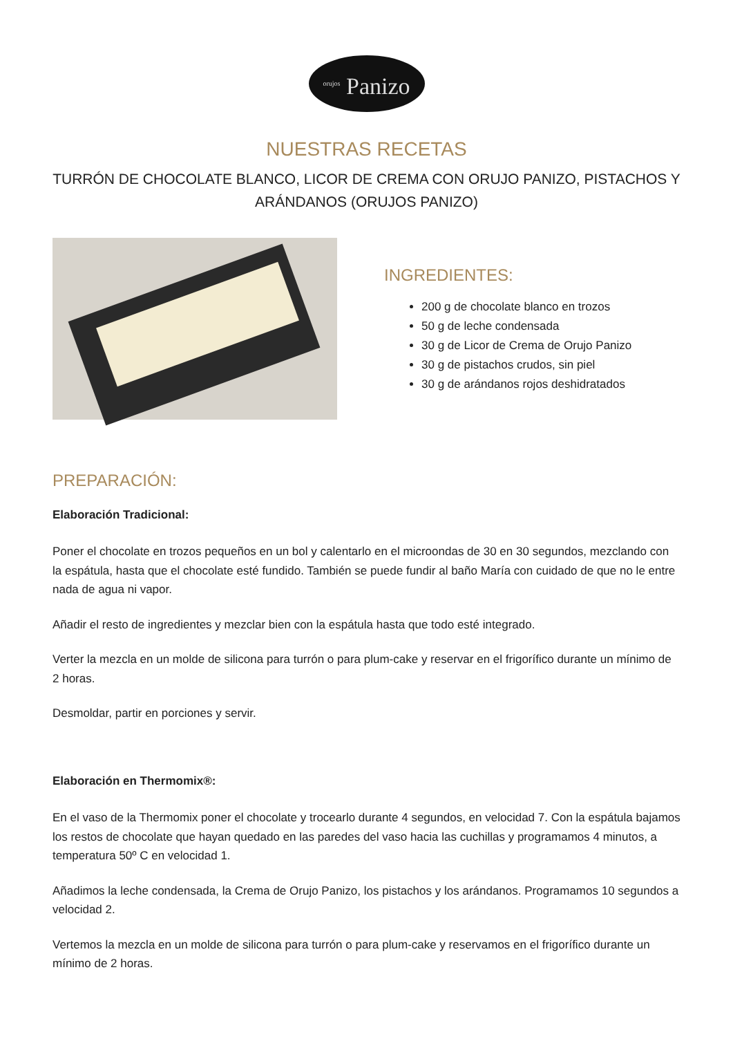<sup>orujos</sup> Panizo
NUESTRAS RECETAS
TURRÓN DE CHOCOLATE BLANCO, LICOR DE CREMA CON ORUJO PANIZO, PISTACHOS Y ARÁNDANOS (ORUJOS PANIZO)
INGREDIENTES:
200 g de chocolate blanco en trozos
50 g de leche condensada
30 g de Licor de Crema de Orujo Panizo
30 g de pistachos crudos, sin piel
30 g de arándanos rojos deshidratados
PREPARACIÓN:
Elaboración Tradicional:
Poner el chocolate en trozos pequeños en un bol y calentarlo en el microondas de 30 en 30 segundos, mezclando con la espátula, hasta que el chocolate esté fundido. También se puede fundir al baño María con cuidado de que no le entre nada de agua ni vapor.
Añadir el resto de ingredientes y mezclar bien con la espátula hasta que todo esté integrado.
Verter la mezcla en un molde de silicona para turrón o para plum-cake y reservar en el frigorífico durante un mínimo de 2 horas.
Desmoldar, partir en porciones y servir.
Elaboración en Thermomix®:
En el vaso de la Thermomix poner el chocolate y trocearlo durante 4 segundos, en velocidad 7. Con la espátula bajamos los restos de chocolate que hayan quedado en las paredes del vaso hacia las cuchillas y programamos 4 minutos, a temperatura 50º C en velocidad 1.
Añadimos la leche condensada, la Crema de Orujo Panizo, los pistachos y los arándanos. Programamos 10 segundos a velocidad 2.
Vertemos la mezcla en un molde de silicona para turrón o para plum-cake y reservamos en el frigorífico durante un mínimo de 2 horas.